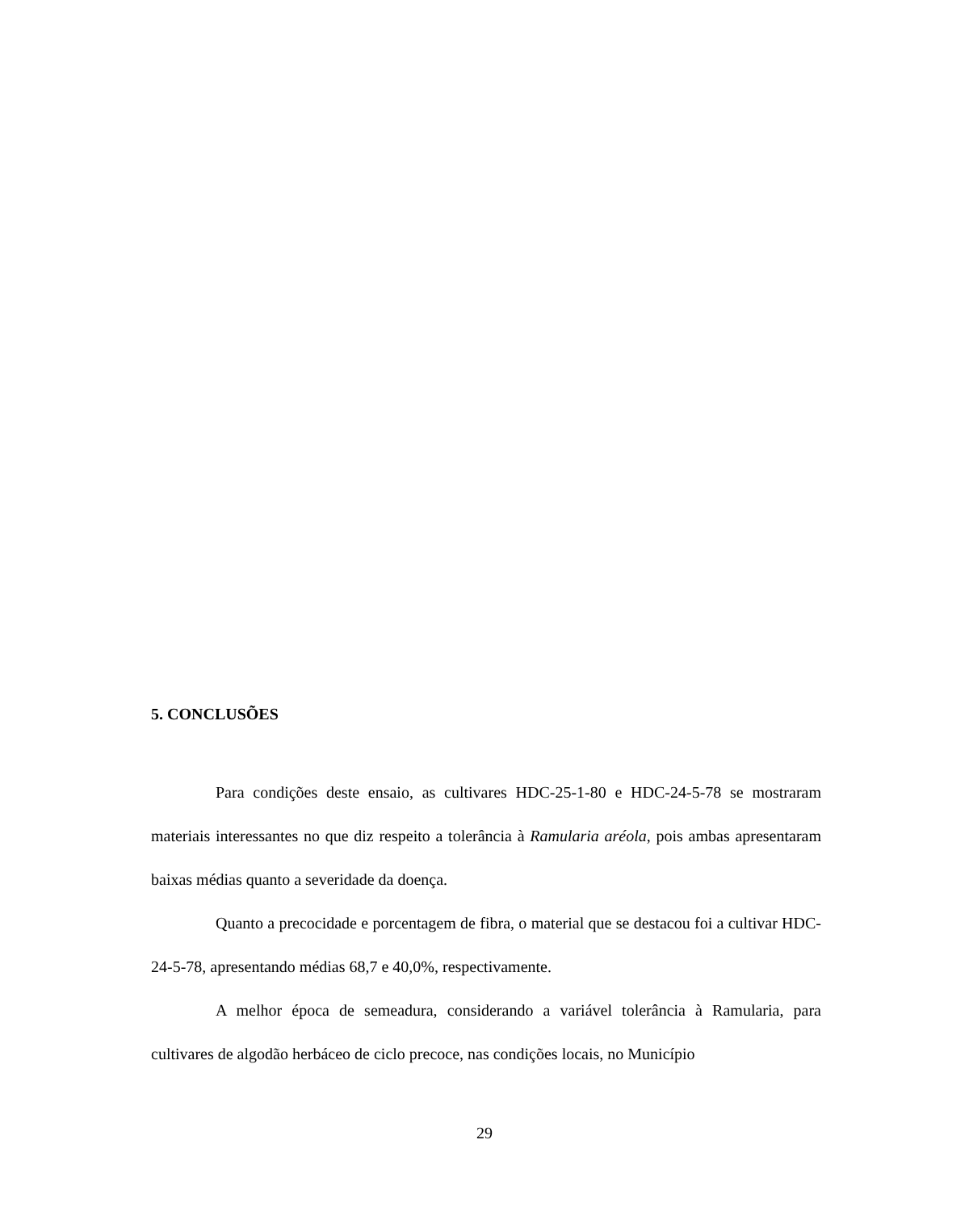5. CONCLUSÕES
Para condições deste ensaio, as cultivares HDC-25-1-80 e HDC-24-5-78 se mostraram materiais interessantes no que diz respeito a tolerância à Ramularia aréola, pois ambas apresentaram baixas médias quanto a severidade da doença.
Quanto a precocidade e porcentagem de fibra, o material que se destacou foi a cultivar HDC-24-5-78, apresentando médias 68,7 e 40,0%, respectivamente.
A melhor época de semeadura, considerando a variável tolerância à Ramularia, para cultivares de algodão herbáceo de ciclo precoce, nas condições locais, no Município
29